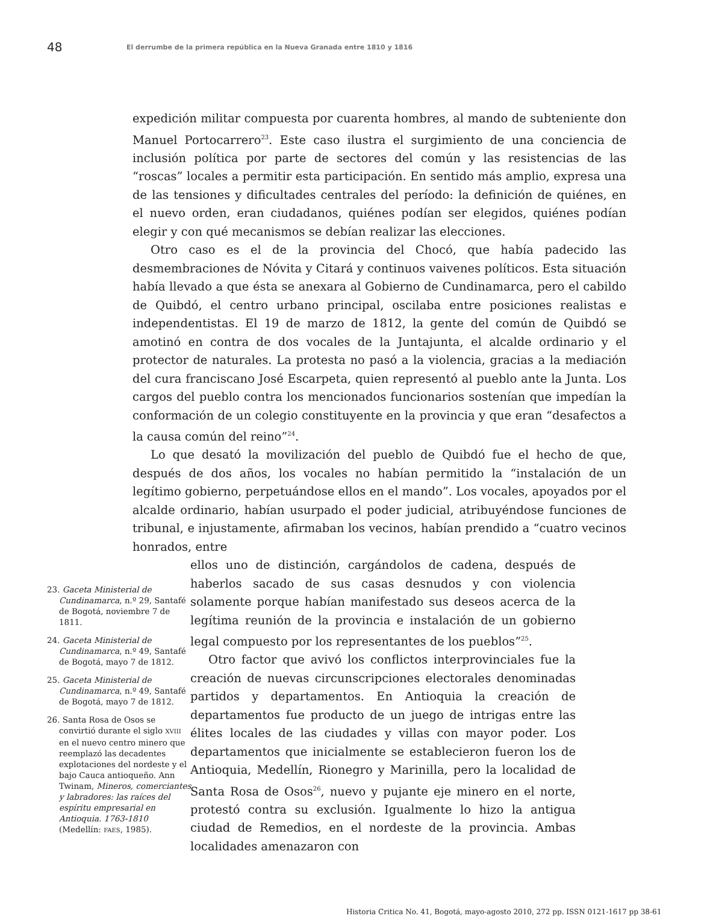48
El derrumbe de la primera república en la Nueva Granada entre 1810 y 1816
expedición militar compuesta por cuarenta hombres, al mando de subteniente don Manuel Portocarrero<sup>23</sup>. Este caso ilustra el surgimiento de una conciencia de inclusión política por parte de sectores del común y las resistencias de las “roscas” locales a permitir esta participación. En sentido más amplio, expresa una de las tensiones y dificultades centrales del período: la definición de quiénes, en el nuevo orden, eran ciudadanos, quiénes podían ser elegidos, quiénes podían elegir y con qué mecanismos se debían realizar las elecciones.
Otro caso es el de la provincia del Chocó, que había padecido las desmembraciones de Nóvita y Citará y continuos vaivenes políticos. Esta situación había llevado a que ésta se anexara al Gobierno de Cundinamarca, pero el cabildo de Quibdó, el centro urbano principal, oscilaba entre posiciones realistas e independentistas. El 19 de marzo de 1812, la gente del común de Quibdó se amotinó en contra de dos vocales de la Juntajunta, el alcalde ordinario y el protector de naturales. La protesta no pasó a la violencia, gracias a la mediación del cura franciscano José Escarpeta, quien representó al pueblo ante la Junta. Los cargos del pueblo contra los mencionados funcionarios sostenían que impedían la conformación de un colegio constituyente en la provincia y que eran “desafectos a la causa común del reino”<sup>24</sup>.
Lo que desató la movilización del pueblo de Quibdó fue el hecho de que, después de dos años, los vocales no habían permitido la “instalación de un legítimo gobierno, perpetuándose ellos en el mando”. Los vocales, apoyados por el alcalde ordinario, habían usurpado el poder judicial, atribuyéndose funciones de tribunal, e injustamente, afirmaban los vecinos, habían prendido a “cuatro vecinos honrados, entre
23. Gaceta Ministerial de Cundinamarca, n.º 29, Santafé de Bogotá, noviembre 7 de 1811.
24. Gaceta Ministerial de Cundinamarca, n.º 49, Santafé de Bogotá, mayo 7 de 1812.
25. Gaceta Ministerial de Cundinamarca, n.º 49, Santafé de Bogotá, mayo 7 de 1812.
26. Santa Rosa de Osos se convirtió durante el siglo XVIII en el nuevo centro minero que reemplazó las decadentes explotaciones del nordeste y el bajo Cauca antioqueño. Ann Twinam, Mineros, comerciantes y labradores: las raíces del espíritu empresarial en Antioquia. 1763-1810 (Medellín: FAES, 1985).
ellos uno de distinción, cargándolos de cadena, después de haberlos sacado de sus casas desnudos y con violencia solamente porque habían manifestado sus deseos acerca de la legítima reunión de la provincia e instalación de un gobierno legal compuesto por los representantes de los pueblos”<sup>25</sup>.
Otro factor que avivó los conflictos interprovinciales fue la creación de nuevas circunscripciones electorales denominadas partidos y departamentos. En Antioquia la creación de departamentos fue producto de un juego de intrigas entre las élites locales de las ciudades y villas con mayor poder. Los departamentos que inicialmente se establecieron fueron los de Antioquia, Medellín, Rionegro y Marinilla, pero la localidad de Santa Rosa de Osos<sup>26</sup>, nuevo y pujante eje minero en el norte, protestó contra su exclusión. Igualmente lo hizo la antigua ciudad de Remedios, en el nordeste de la provincia. Ambas localidades amenazaron con
Historia Critica No. 41, Bogotá, mayo-agosto 2010, 272 pp. ISSN 0121-1617 pp 38-61